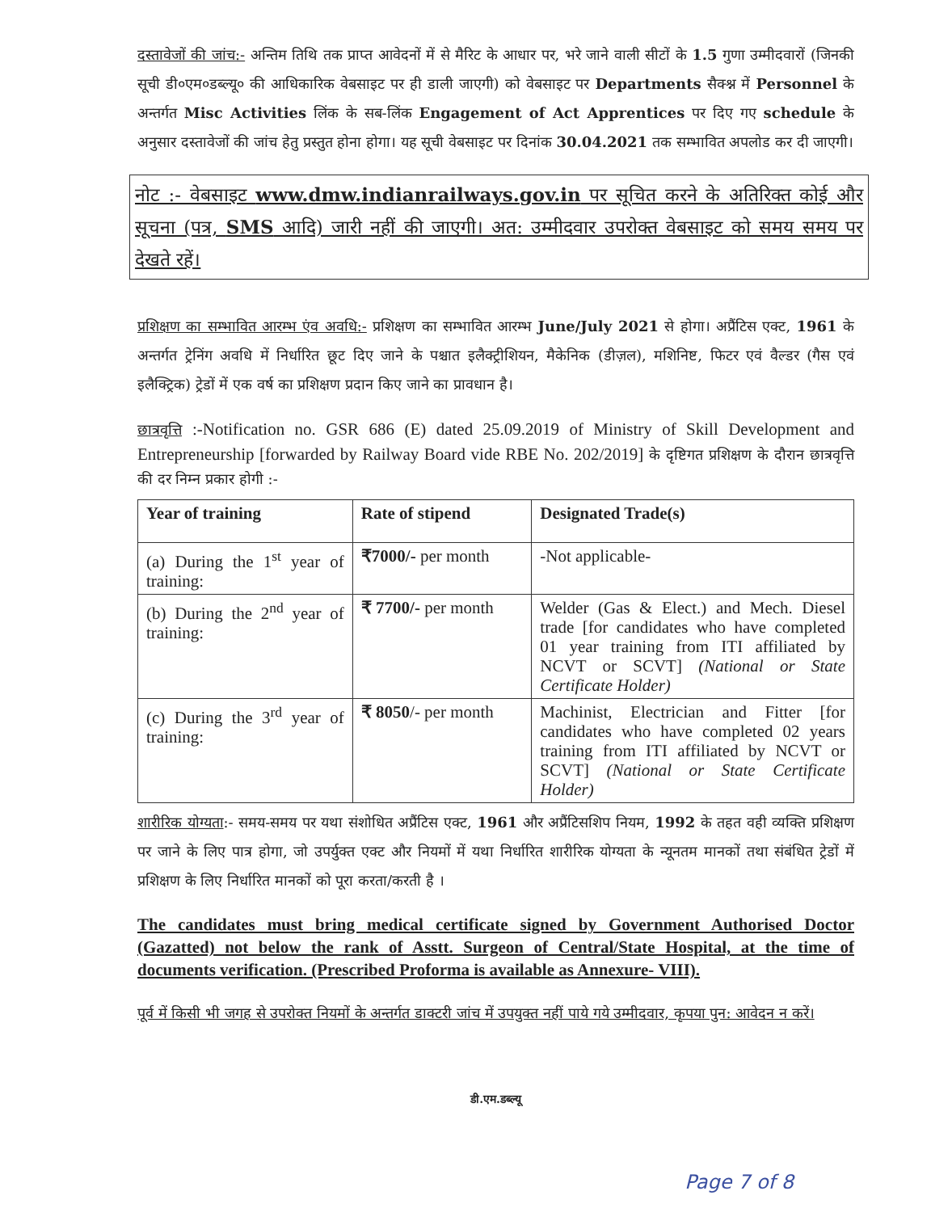दस्तावेजों की जांच:- अन्तिम तिथि तक प्राप्त आवेदनों में से मैरिट के आधार पर, भरे जाने वाली सीटों के 1.5 गुणा उम्मीदवारों (जिनकी सूची डी०एम०डब्ल्यू० की आधिकारिक वेबसाइट पर ही डाली जाएगी) को वेबसाइट पर Departments सैक्श्न में Personnel के अन्तर्गत Misc Activities लिंक के सब-लिंक Engagement of Act Apprentices पर दिए गए schedule के अनुसार दस्तावेजों की जांच हेतु प्रस्तुत होना होगा। यह सूची वेबसाइट पर दिनांक 30.04.2021 तक सम्भावित अपलोड कर दी जाएगी।
नोट :- वेबसाइट www.dmw.indianrailways.gov.in पर सूचित करने के अतिरिक्त कोई और सूचना (पत्र, SMS आदि) जारी नहीं की जाएगी। अत: उम्मीदवार उपरोक्त वेबसाइट को समय समय पर देखते रहें।
प्रशिक्षण का सम्भावित आरम्भ एंव अवधि:- प्रशिक्षण का सम्भावित आरम्भ June/July 2021 से होगा। अप्रैंटिस एक्ट, 1961 के अन्तर्गत ट्रेनिंग अवधि में निर्धारित छूट दिए जाने के पश्चात इलैक्ट्रीशियन, मैकेनिक (डीज़ल), मशिनिष्ट, फिटर एवं वैल्डर (गैस एवं इलैक्ट्रिक) ट्रेडों में एक वर्ष का प्रशिक्षण प्रदान किए जाने का प्रावधान है।
छात्रवृत्ति :-Notification no. GSR 686 (E) dated 25.09.2019 of Ministry of Skill Development and Entrepreneurship [forwarded by Railway Board vide RBE No. 202/2019] के दृष्टिगत प्रशिक्षण के दौरान छात्रवृत्ति की दर निम्न प्रकार होगी :-
| Year of training | Rate of stipend | Designated Trade(s) |
| --- | --- | --- |
| (a) During the 1<sup>st</sup> year of training: | ₹7000/- per month | -Not applicable- |
| (b) During the 2<sup>nd</sup> year of training: | ₹ 7700/- per month | Welder (Gas & Elect.) and Mech. Diesel trade [for candidates who have completed 01 year training from ITI affiliated by NCVT or SCVT] (National or State Certificate Holder) |
| (c) During the 3<sup>rd</sup> year of training: | ₹ 8050 /- per month | Machinist, Electrician and Fitter [for candidates who have completed 02 years training from ITI affiliated by NCVT or SCVT] (National or State Certificate Holder) |
शारीरिक योग्यता:- समय-समय पर यथा संशोधित अप्रैंटिस एक्ट, 1961 और अप्रैंटिसशिप नियम, 1992 के तहत वही व्यक्ति प्रशिक्षण पर जाने के लिए पात्र होगा, जो उपर्युक्त एक्ट और नियमों में यथा निर्धारित शारीरिक योग्यता के न्यूनतम मानकों तथा संबंधित ट्रेडों में प्रशिक्षण के लिए निर्धारित मानकों को पूरा करता/करती है ।
The candidates must bring medical certificate signed by Government Authorised Doctor (Gazatted) not below the rank of Asstt. Surgeon of Central/State Hospital, at the time of documents verification. (Prescribed Proforma is available as Annexure- VIII).
पूर्व में किसी भी जगह से उपरोक्त नियमों के अन्तर्गत डाक्टरी जांच में उपयुक्त नहीं पाये गये उम्मीदवार, कृपया पुन: आवेदन न करें।
Page 7 of 8
डी.एम.डब्ल्यू